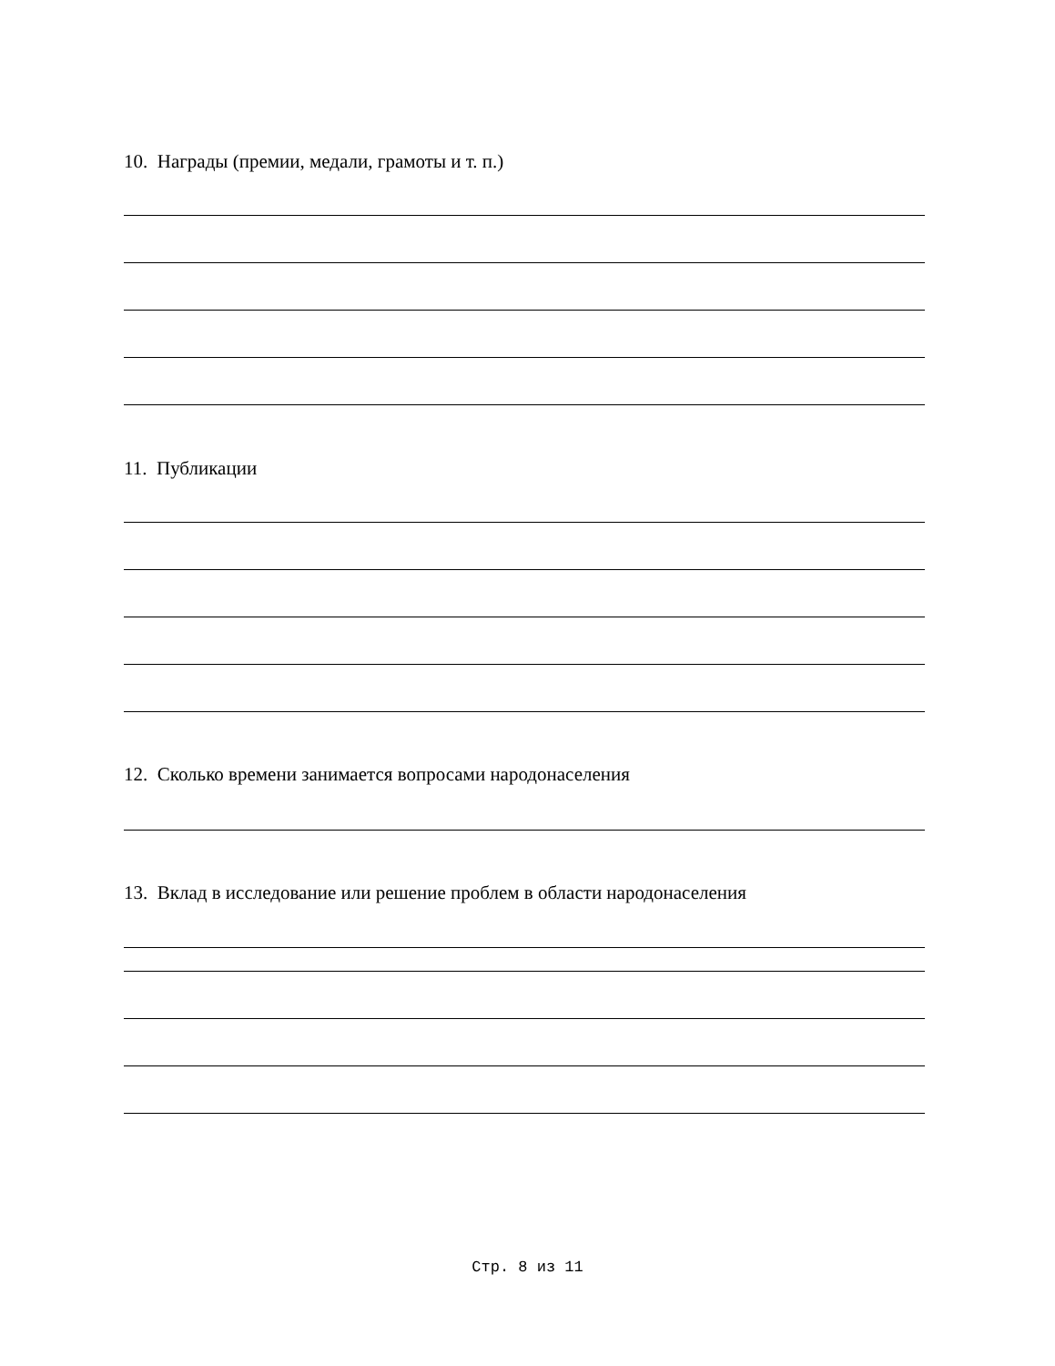10. Награды (премии, медали, грамоты и т. п.)
11. Публикации
12. Сколько времени занимается вопросами народонаселения
13. Вклад в исследование или решение проблем в области народонаселения
Стр. 8 из 11